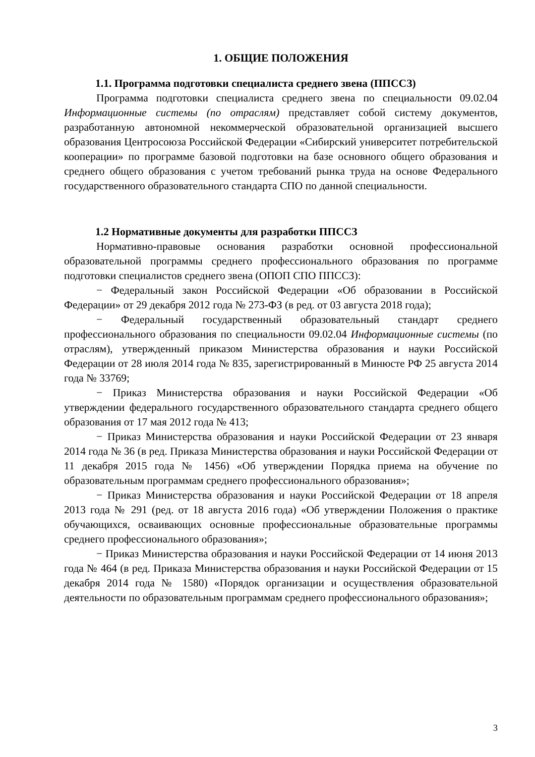1. ОБЩИЕ ПОЛОЖЕНИЯ
1.1. Программа подготовки специалиста среднего звена (ППССЗ)
Программа подготовки специалиста среднего звена по специальности 09.02.04 Информационные системы (по отраслям) представляет собой систему документов, разработанную автономной некоммерческой образовательной организацией высшего образования Центросоюза Российской Федерации «Сибирский университет потребительской кооперации» по программе базовой подготовки на базе основного общего образования и среднего общего образования с учетом требований рынка труда на основе Федерального государственного образовательного стандарта СПО по данной специальности.
1.2 Нормативные документы для разработки ППССЗ
Нормативно-правовые основания разработки основной профессиональной образовательной программы среднего профессионального образования по программе подготовки специалистов среднего звена (ОПОП СПО ППССЗ):
− Федеральный закон Российской Федерации «Об образовании в Российской Федерации» от 29 декабря 2012 года № 273-ФЗ (в ред. от 03 августа 2018 года);
− Федеральный государственный образовательный стандарт среднего профессионального образования по специальности 09.02.04 Информационные системы (по отраслям), утвержденный приказом Министерства образования и науки Российской Федерации от 28 июля 2014 года № 835, зарегистрированный в Минюсте РФ 25 августа 2014 года № 33769;
− Приказ Министерства образования и науки Российской Федерации «Об утверждении федерального государственного образовательного стандарта среднего общего образования от 17 мая 2012 года № 413;
− Приказ Министерства образования и науки Российской Федерации от 23 января 2014 года № 36 (в ред. Приказа Министерства образования и науки Российской Федерации от 11 декабря 2015 года № 1456) «Об утверждении Порядка приема на обучение по образовательным программам среднего профессионального образования»;
− Приказ Министерства образования и науки Российской Федерации от 18 апреля 2013 года № 291 (ред. от 18 августа 2016 года) «Об утверждении Положения о практике обучающихся, осваивающих основные профессиональные образовательные программы среднего профессионального образования»;
− Приказ Министерства образования и науки Российской Федерации от 14 июня 2013 года № 464 (в ред. Приказа Министерства образования и науки Российской Федерации от 15 декабря 2014 года № 1580) «Порядок организации и осуществления образовательной деятельности по образовательным программам среднего профессионального образования»;
3